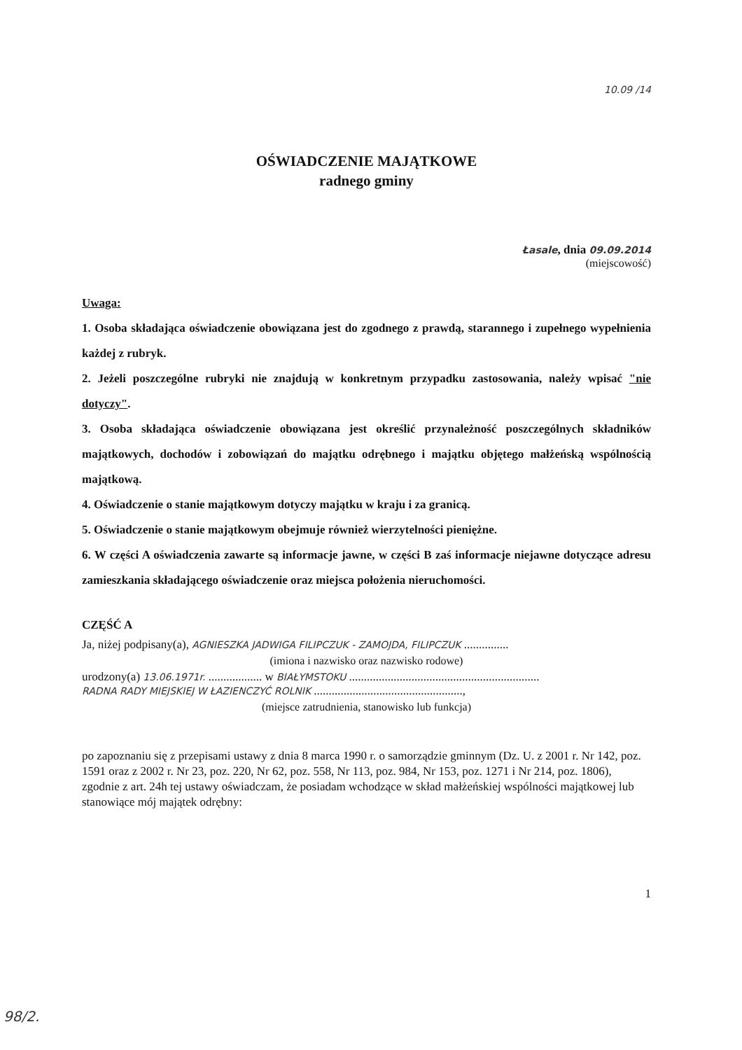10.09 /14
OŚWIADCZENIE MAJĄTKOWE
radnego gminy
Łasale, dnia 09.09.2014
(miejscowość)
Uwaga:
1. Osoba składająca oświadczenie obowiązana jest do zgodnego z prawdą, starannego i zupełnego wypełnienia każdej z rubryk.
2. Jeżeli poszczególne rubryki nie znajdują w konkretnym przypadku zastosowania, należy wpisać "nie dotyczy".
3. Osoba składająca oświadczenie obowiązana jest określić przynależność poszczególnych składników majątkowych, dochodów i zobowiązań do majątku odrębnego i majątku objętego małżeńską wspólnością majątkową.
4. Oświadczenie o stanie majątkowym dotyczy majątku w kraju i za granicą.
5. Oświadczenie o stanie majątkowym obejmuje również wierzytelności pieniężne.
6. W części A oświadczenia zawarte są informacje jawne, w części B zaś informacje niejawne dotyczące adresu zamieszkania składającego oświadczenie oraz miejsca położenia nieruchomości.
CZĘŚĆ A
Ja, niżej podpisany(a), AGNIESZKA JADWIGA FILIPCZUK - ZAMOJDA, FILIPCZUK ...............
(imiona i nazwisko oraz nazwisko rodowe)
urodzony(a) 13.06.1971r. .................. w BIAŁYMSTOKU ................................................................
RADNA RADY MIEJSKIEJ W ŁAZIENCZYĆ ROLNIK ..................................................,
(miejsce zatrudnienia, stanowisko lub funkcja)
po zapoznaniu się z przepisami ustawy z dnia 8 marca 1990 r. o samorządzie gminnym (Dz. U. z 2001 r. Nr 142, poz. 1591 oraz z 2002 r. Nr 23, poz. 220, Nr 62, poz. 558, Nr 113, poz. 984, Nr 153, poz. 1271 i Nr 214, poz. 1806), zgodnie z art. 24h tej ustawy oświadczam, że posiadam wchodzące w skład małżeńskiej wspólności majątkowej lub stanowiące mój majątek odrębny:
1
98/2.